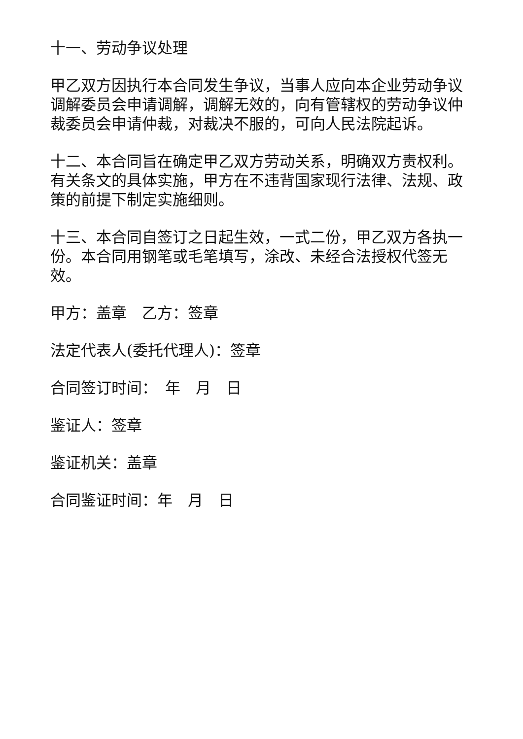十一、劳动争议处理
甲乙双方因执行本合同发生争议，当事人应向本企业劳动争议调解委员会申请调解，调解无效的，向有管辖权的劳动争议仲裁委员会申请仲裁，对裁决不服的，可向人民法院起诉。
十二、本合同旨在确定甲乙双方劳动关系，明确双方责权利。有关条文的具体实施，甲方在不违背国家现行法律、法规、政策的前提下制定实施细则。
十三、本合同自签订之日起生效，一式二份，甲乙双方各执一份。本合同用钢笔或毛笔填写，涂改、未经合法授权代签无效。
甲方：盖章　乙方：签章
法定代表人(委托代理人)：签章
合同签订时间：　年　月　日
鉴证人：签章
鉴证机关：盖章
合同鉴证时间：年　月　日